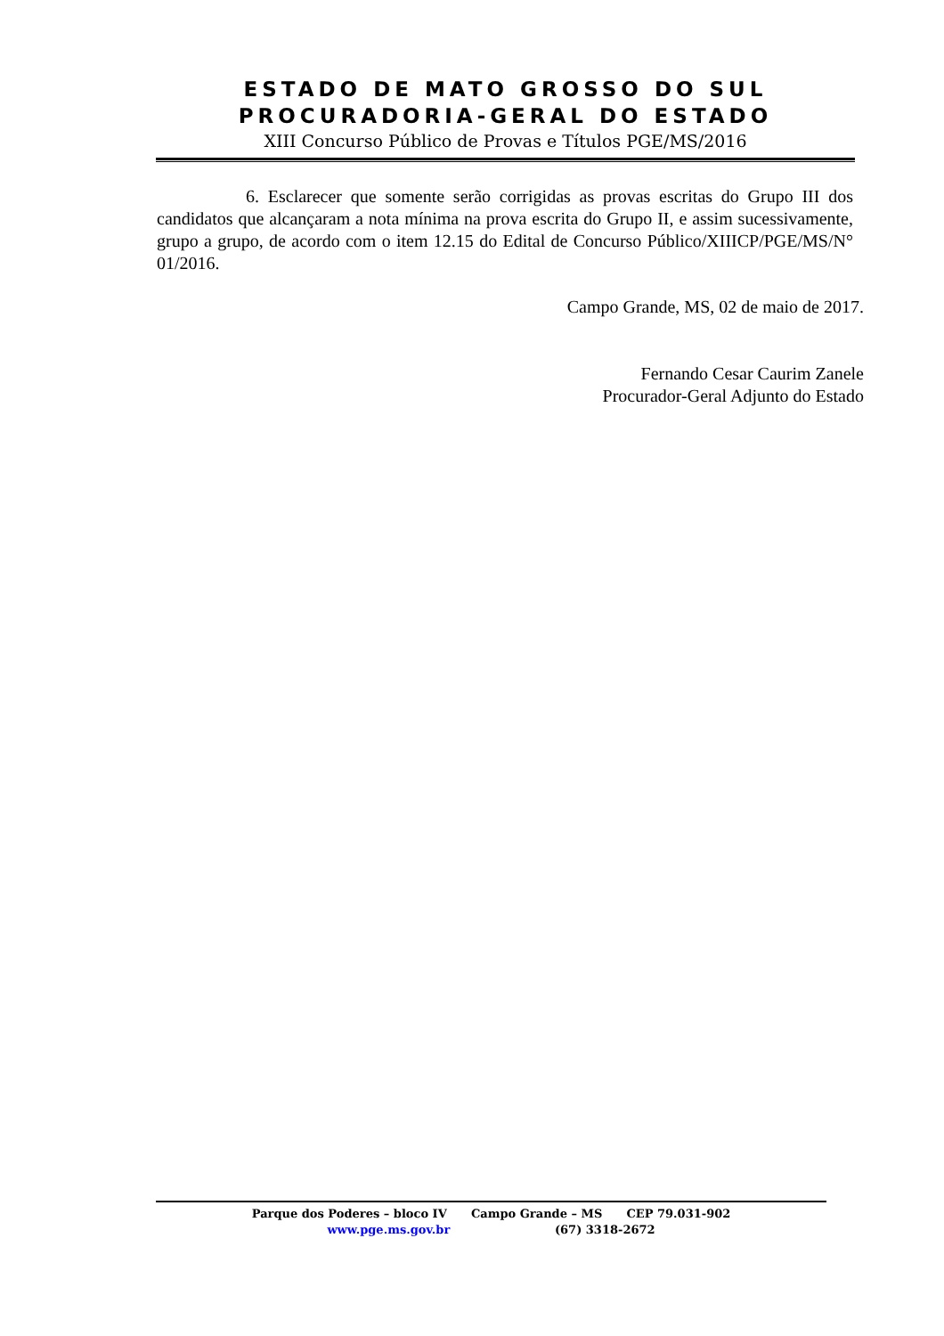ESTADO DE MATO GROSSO DO SUL
PROCURADORIA-GERAL DO ESTADO
XIII Concurso Público de Provas e Títulos PGE/MS/2016
6. Esclarecer que somente serão corrigidas as provas escritas do Grupo III dos candidatos que alcançaram a nota mínima na prova escrita do Grupo II, e assim sucessivamente, grupo a grupo, de acordo com o item 12.15 do Edital de Concurso Público/XIIICP/PGE/MS/N° 01/2016.
Campo Grande, MS, 02 de maio de 2017.
Fernando Cesar Caurim Zanele
Procurador-Geral Adjunto do Estado
Parque dos Poderes – bloco IV Campo Grande – MS CEP 79.031-902
www.pge.ms.gov.br (67) 3318-2672